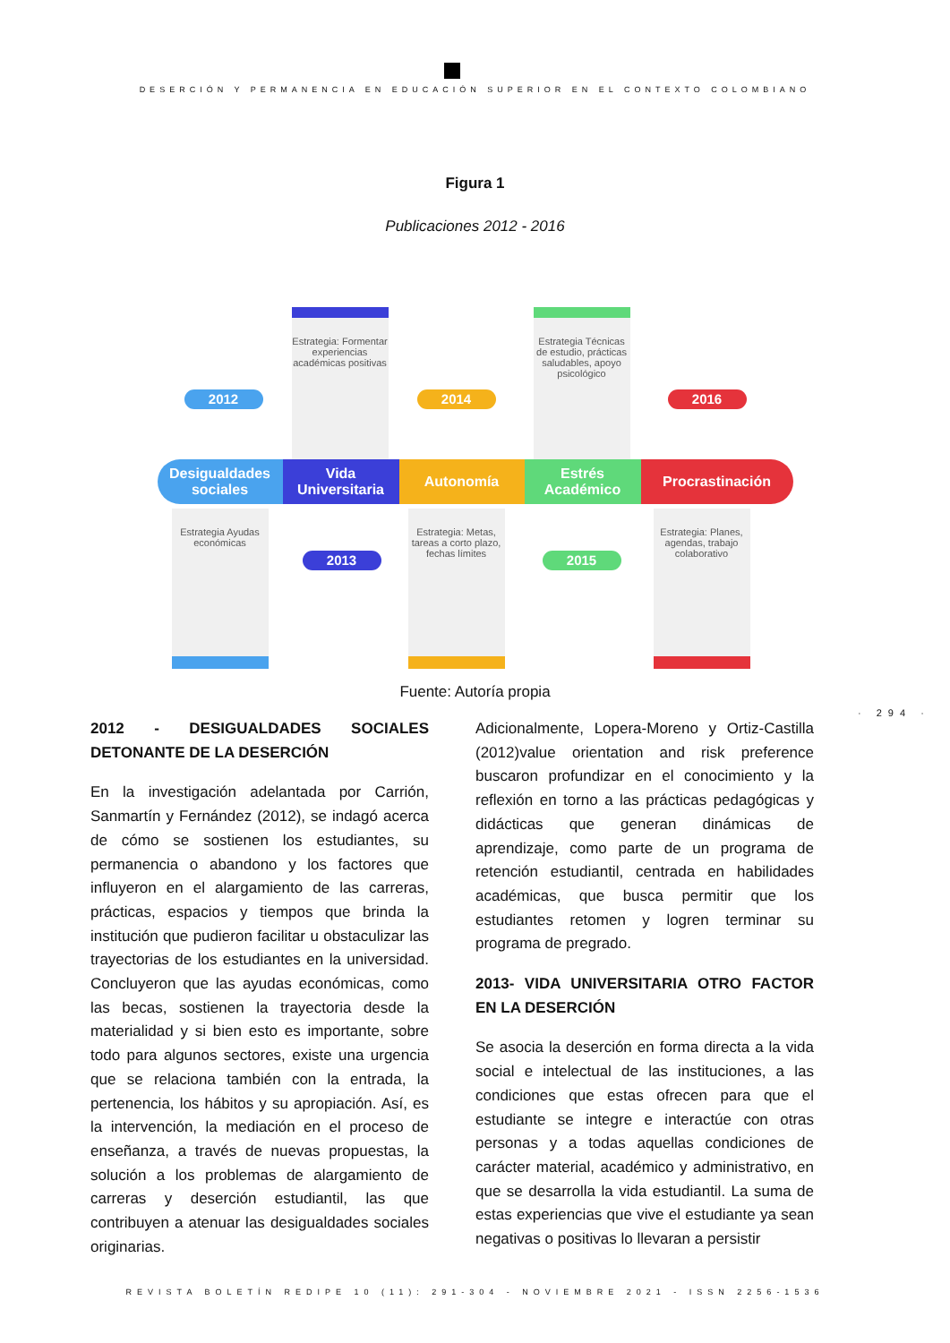DESERCIÓN Y PERMANENCIA EN EDUCACIÓN SUPERIOR EN EL CONTEXTO COLOMBIANO
Figura 1
Publicaciones 2012 - 2016
2012
Estrategia: Formentar experiencias académicas positivas
2014
Estrategia Técnicas de estudio, prácticas saludables, apoyo psicológico
2016
Desigualdades sociales
Vida Universitaria
Autonomía
Estrés Académico
Procrastinación
Estrategia Ayudas económicas
2013
Estrategia: Metas, tareas a corto plazo, fechas límites
2015
Estrategia: Planes, agendas, trabajo colaborativo
Fuente: Autoría propia
· 294 ·
2012 - DESIGUALDADES SOCIALES DETONANTE DE LA DESERCIÓN
En la investigación adelantada por Carrión, Sanmartín y Fernández (2012), se indagó acerca de cómo se sostienen los estudiantes, su permanencia o abandono y los factores que influyeron en el alargamiento de las carreras, prácticas, espacios y tiempos que brinda la institución que pudieron facilitar u obstaculizar las trayectorias de los estudiantes en la universidad. Concluyeron que las ayudas económicas, como las becas, sostienen la trayectoria desde la materialidad y si bien esto es importante, sobre todo para algunos sectores, existe una urgencia que se relaciona también con la entrada, la pertenencia, los hábitos y su apropiación. Así, es la intervención, la mediación en el proceso de enseñanza, a través de nuevas propuestas, la solución a los problemas de alargamiento de carreras y deserción estudiantil, las que contribuyen a atenuar las desigualdades sociales originarias.
Adicionalmente, Lopera-Moreno y Ortiz-Castilla (2012)value orientation and risk preference buscaron profundizar en el conocimiento y la reflexión en torno a las prácticas pedagógicas y didácticas que generan dinámicas de aprendizaje, como parte de un programa de retención estudiantil, centrada en habilidades académicas, que busca permitir que los estudiantes retomen y logren terminar su programa de pregrado.
2013- VIDA UNIVERSITARIA OTRO FACTOR EN LA DESERCIÓN
Se asocia la deserción en forma directa a la vida social e intelectual de las instituciones, a las condiciones que estas ofrecen para que el estudiante se integre e interactúe con otras personas y a todas aquellas condiciones de carácter material, académico y administrativo, en que se desarrolla la vida estudiantil. La suma de estas experiencias que vive el estudiante ya sean negativas o positivas lo llevaran a persistir
REVISTA BOLETÍN REDIPE 10 (11): 291-304 - NOVIEMBRE 2021 - ISSN 2256-1536